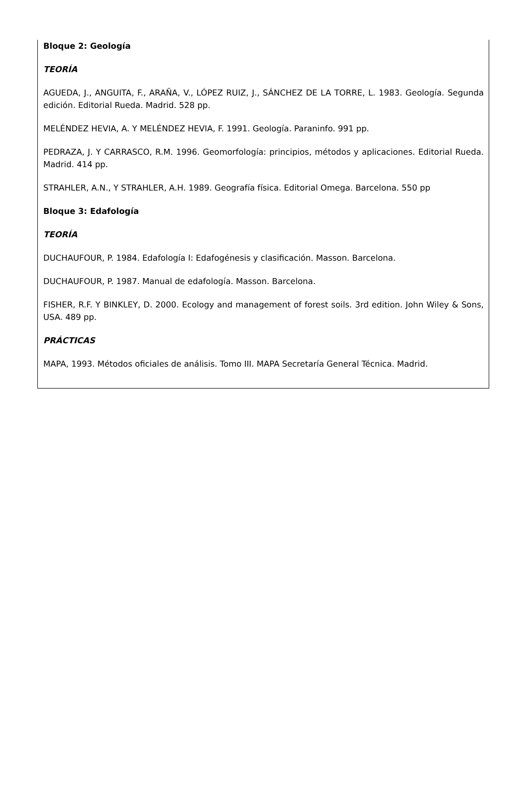Bloque 2: Geología
TEORÍA
AGUEDA, J., ANGUITA, F., ARAÑA, V., LÓPEZ RUIZ, J., SÁNCHEZ DE LA TORRE, L. 1983. Geología. Segunda edición. Editorial Rueda. Madrid. 528 pp.
MELÉNDEZ HEVIA, A. Y MELÉNDEZ HEVIA, F. 1991. Geología. Paraninfo. 991 pp.
PEDRAZA, J. Y CARRASCO, R.M. 1996. Geomorfología: principios, métodos y aplicaciones. Editorial Rueda. Madrid. 414 pp.
STRAHLER, A.N., Y STRAHLER, A.H. 1989. Geografía física. Editorial Omega. Barcelona. 550 pp
Bloque 3: Edafología
TEORÍA
DUCHAUFOUR, P. 1984. Edafología I: Edafogénesis y clasificación. Masson. Barcelona.
DUCHAUFOUR, P. 1987. Manual de edafología. Masson. Barcelona.
FISHER, R.F. Y BINKLEY, D. 2000. Ecology and management of forest soils. 3rd edition. John Wiley & Sons, USA. 489 pp.
PRÁCTICAS
MAPA, 1993. Métodos oficiales de análisis. Tomo III. MAPA Secretaría General Técnica. Madrid.